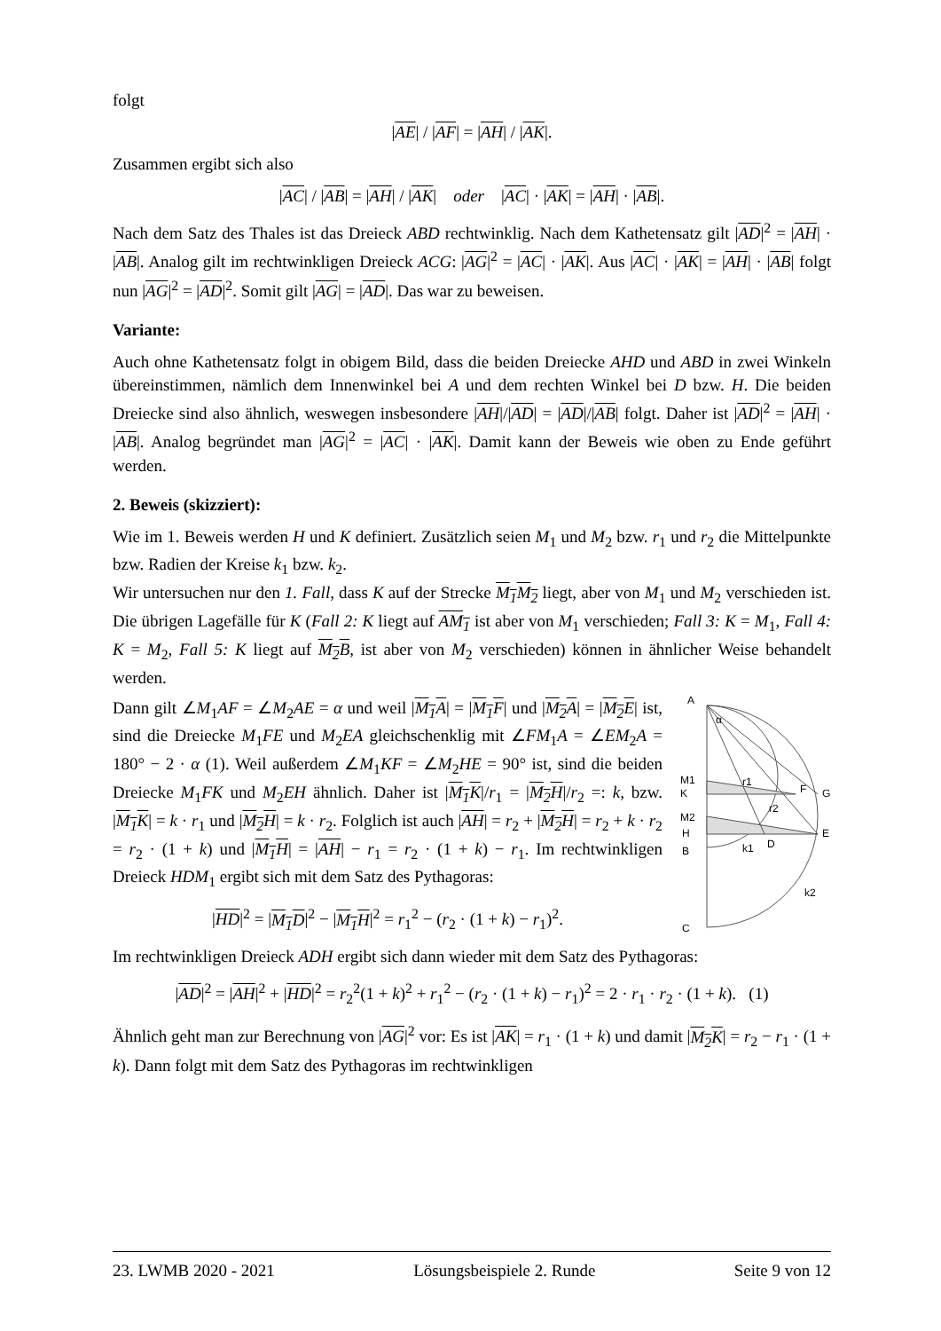folgt
|AE| / |AF| = |AH| / |AK|.
Zusammen ergibt sich also
|AC| / |AB| = |AH| / |AK| oder |AC| · |AK| = |AH| · |AB|.
Nach dem Satz des Thales ist das Dreieck ABD rechtwinklig. Nach dem Kathetensatz gilt |AD|<sup>2</sup> = |AH| · |AB|. Analog gilt im rechtwinkligen Dreieck ACG: |AG|<sup>2</sup> = |AC| · |AK|. Aus |AC| · |AK| = |AH| · |AB| folgt nun |AG|<sup>2</sup> = |AD|<sup>2</sup>. Somit gilt |AG| = |AD|. Das war zu beweisen.
Variante:
Auch ohne Kathetensatz folgt in obigem Bild, dass die beiden Dreiecke AHD und ABD in zwei Winkeln übereinstimmen, nämlich dem Innenwinkel bei A und dem rechten Winkel bei D bzw. H. Die beiden Dreiecke sind also ähnlich, weswegen insbesondere |AH|/|AD| = |AD|/|AB| folgt. Daher ist |AD|<sup>2</sup> = |AH| · |AB|. Analog begründet man |AG|<sup>2</sup> = |AC| · |AK|. Damit kann der Beweis wie oben zu Ende geführt werden.
2. Beweis (skizziert):
Wie im 1. Beweis werden H und K definiert. Zusätzlich seien M<sub>1</sub> und M<sub>2</sub> bzw. r<sub>1</sub> und r<sub>2</sub> die Mittelpunkte bzw. Radien der Kreise k<sub>1</sub> bzw. k<sub>2</sub>.
Wir untersuchen nur den 1. Fall, dass K auf der Strecke M<sub>1</sub>M<sub>2</sub> liegt, aber von M<sub>1</sub> und M<sub>2</sub> verschieden ist. Die übrigen Lagefälle für K (Fall 2: K liegt auf AM<sub>1</sub> ist aber von M<sub>1</sub> verschieden; Fall 3: K = M<sub>1</sub>, Fall 4: K = M<sub>2</sub>, Fall 5: K liegt auf M<sub>2</sub>B, ist aber von M<sub>2</sub> verschieden) können in ähnlicher Weise behandelt werden.
A
α
M1
K
M2
H
B
C
F
G
E
D
r1
r2
k1
k2
Dann gilt ∠M<sub>1</sub>AF = ∠M<sub>2</sub>AE = α und weil |M<sub>1</sub>A| = |M<sub>1</sub>F| und |M<sub>2</sub>A| = |M<sub>2</sub>E| ist, sind die Dreiecke M<sub>1</sub>FE und M<sub>2</sub>EA gleichschenklig mit ∠FM<sub>1</sub>A = ∠EM<sub>2</sub>A = 180° − 2 · α (1). Weil außerdem ∠M<sub>1</sub>KF = ∠M<sub>2</sub>HE = 90° ist, sind die beiden Dreiecke M<sub>1</sub>FK und M<sub>2</sub>EH ähnlich. Daher ist |M<sub>1</sub>K|/r<sub>1</sub> = |M<sub>2</sub>H|/r<sub>2</sub> =: k, bzw. |M<sub>1</sub>K| = k · r<sub>1</sub> und |M<sub>2</sub>H| = k · r<sub>2</sub>. Folglich ist auch |AH| = r<sub>2</sub> + |M<sub>2</sub>H| = r<sub>2</sub> + k · r<sub>2</sub> = r<sub>2</sub> · (1 + k) und |M<sub>1</sub>H| = |AH| − r<sub>1</sub> = r<sub>2</sub> · (1 + k) − r<sub>1</sub>. Im rechtwinkligen Dreieck HDM<sub>1</sub> ergibt sich mit dem Satz des Pythagoras:
|HD|<sup>2</sup> = |M<sub>1</sub>D|<sup>2</sup> − |M<sub>1</sub>H|<sup>2</sup> = r<sub>1</sub><sup>2</sup> − (r<sub>2</sub> · (1 + k) − r<sub>1</sub>)<sup>2</sup>.
Im rechtwinkligen Dreieck ADH ergibt sich dann wieder mit dem Satz des Pythagoras:
|AD|<sup>2</sup> = |AH|<sup>2</sup> + |HD|<sup>2</sup> = r<sub>2</sub><sup>2</sup>(1 + k)<sup>2</sup> + r<sub>1</sub><sup>2</sup> − (r<sub>2</sub> · (1 + k) − r<sub>1</sub>)<sup>2</sup> = 2 · r<sub>1</sub> · r<sub>2</sub> · (1 + k). (1)
Ähnlich geht man zur Berechnung von |AG|<sup>2</sup> vor: Es ist |AK| = r<sub>1</sub> · (1 + k) und damit |M<sub>2</sub>K| = r<sub>2</sub> − r<sub>1</sub> · (1 + k). Dann folgt mit dem Satz des Pythagoras im rechtwinkligen
23. LWMB 2020 - 2021 Lösungsbeispiele 2. Runde Seite 9 von 12